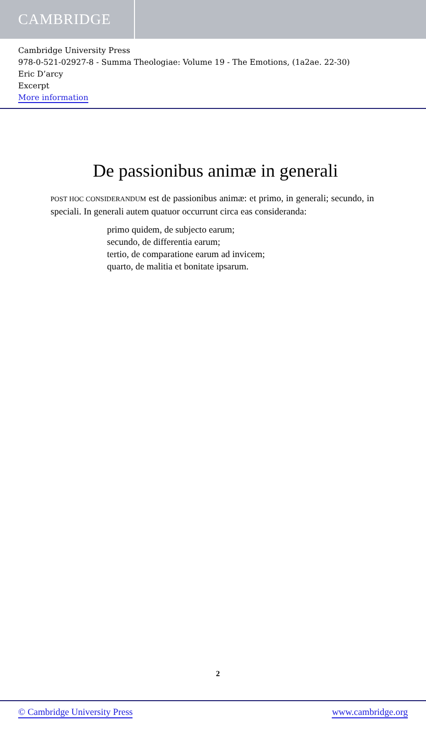CAMBRIDGE
Cambridge University Press
978-0-521-02927-8 - Summa Theologiae: Volume 19 - The Emotions, (1a2ae. 22-30)
Eric D’arcy
Excerpt
More information
De passionibus animæ in generali
POST HOC CONSIDERANDUM est de passionibus animæ: et primo, in generali; secundo, in speciali. In generali autem quatuor occurrunt circa eas consideranda:
primo quidem, de subjecto earum;
secundo, de differentia earum;
tertio, de comparatione earum ad invicem;
quarto, de malitia et bonitate ipsarum.
2
© Cambridge University Press www.cambridge.org